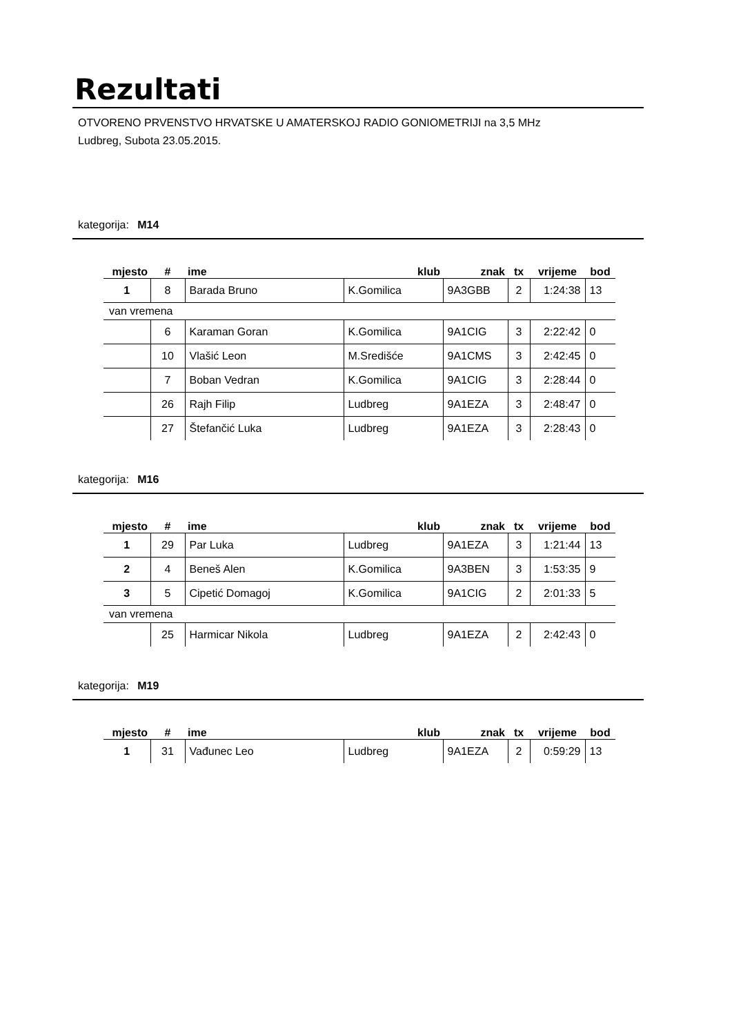Rezultati
OTVORENO PRVENSTVO HRVATSKE U AMATERSKOJ RADIO GONIOMETRIJI na 3,5 MHz
Ludbreg, Subota 23.05.2015.
kategorija: M14
| mjesto | # | ime | klub | znak | tx | vrijeme | bod |
| --- | --- | --- | --- | --- | --- | --- | --- |
| 1 | 8 | Barada Bruno | K.Gomilica | 9A3GBB | 2 | 1:24:38 | 13 |
| van vremena | | | | | | | |
| | 6 | Karaman Goran | K.Gomilica | 9A1CIG | 3 | 2:22:42 | 0 |
| | 10 | Vlašić Leon | M.Središće | 9A1CMS | 3 | 2:42:45 | 0 |
| | 7 | Boban Vedran | K.Gomilica | 9A1CIG | 3 | 2:28:44 | 0 |
| | 26 | Rajh Filip | Ludbreg | 9A1EZA | 3 | 2:48:47 | 0 |
| | 27 | Štefančić Luka | Ludbreg | 9A1EZA | 3 | 2:28:43 | 0 |
kategorija: M16
| mjesto | # | ime | klub | znak | tx | vrijeme | bod |
| --- | --- | --- | --- | --- | --- | --- | --- |
| 1 | 29 | Par Luka | Ludbreg | 9A1EZA | 3 | 1:21:44 | 13 |
| 2 | 4 | Beneš Alen | K.Gomilica | 9A3BEN | 3 | 1:53:35 | 9 |
| 3 | 5 | Cipetić Domagoj | K.Gomilica | 9A1CIG | 2 | 2:01:33 | 5 |
| van vremena | | | | | | | |
| | 25 | Harmicar Nikola | Ludbreg | 9A1EZA | 2 | 2:42:43 | 0 |
kategorija: M19
| mjesto | # | ime | klub | znak | tx | vrijeme | bod |
| --- | --- | --- | --- | --- | --- | --- | --- |
| 1 | 31 | Vađunec Leo | Ludbreg | 9A1EZA | 2 | 0:59:29 | 13 |